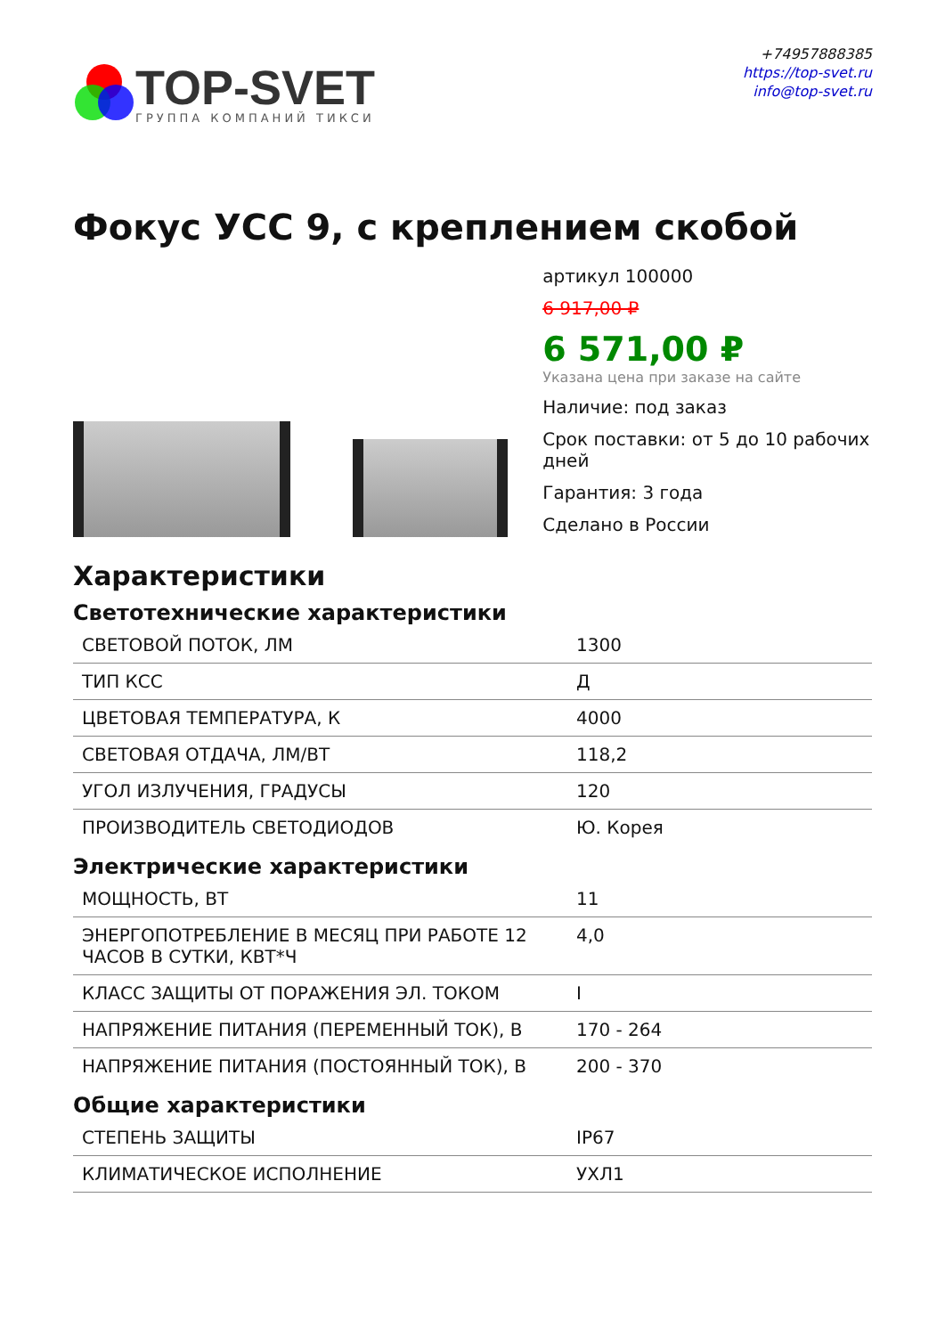TOP-SVET
ГРУППА КОМПАНИЙ ТИКСИ
+74957888385
https://top-svet.ru
info@top-svet.ru
Фокус УСС 9, с креплением скобой
артикул 100000
6 917,00 ₽
6 571,00 ₽
Указана цена при заказе на сайте
Наличие: под заказ
Срок поставки: от 5 до 10 рабочих дней
Гарантия: 3 года
Сделано в России
Характеристики
Светотехнические характеристики
| СВЕТОВОЙ ПОТОК, ЛМ | 1300 |
| ТИП КСС | Д |
| ЦВЕТОВАЯ ТЕМПЕРАТУРА, К | 4000 |
| СВЕТОВАЯ ОТДАЧА, ЛМ/ВТ | 118,2 |
| УГОЛ ИЗЛУЧЕНИЯ, ГРАДУСЫ | 120 |
| ПРОИЗВОДИТЕЛЬ СВЕТОДИОДОВ | Ю. Корея |
Электрические характеристики
| МОЩНОСТЬ, ВТ | 11 |
| ЭНЕРГОПОТРЕБЛЕНИЕ В МЕСЯЦ ПРИ РАБОТЕ 12 ЧАСОВ В СУТКИ, КВТ*Ч | 4,0 |
| КЛАСС ЗАЩИТЫ ОТ ПОРАЖЕНИЯ ЭЛ. ТОКОМ | I |
| НАПРЯЖЕНИЕ ПИТАНИЯ (ПЕРЕМЕННЫЙ ТОК), В | 170 - 264 |
| НАПРЯЖЕНИЕ ПИТАНИЯ (ПОСТОЯННЫЙ ТОК), В | 200 - 370 |
Общие характеристики
| СТЕПЕНЬ ЗАЩИТЫ | IP67 |
| КЛИМАТИЧЕСКОЕ ИСПОЛНЕНИЕ | УХЛ1 |